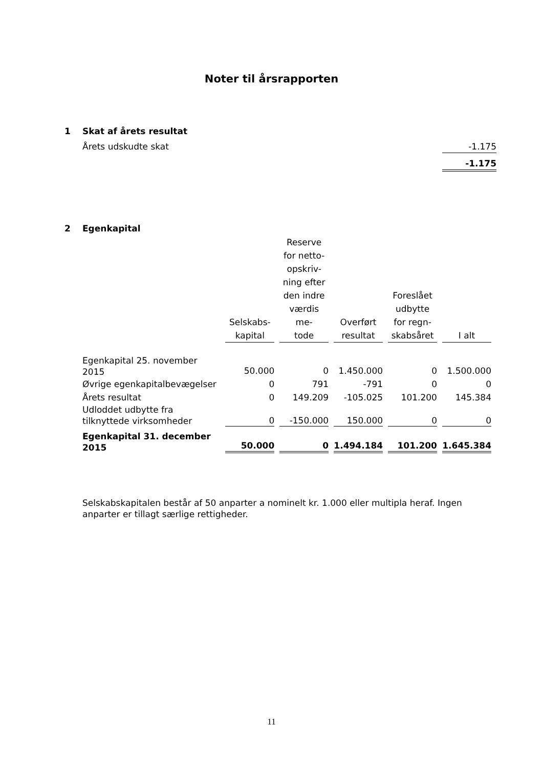Noter til årsrapporten
1 Skat af årets resultat
Årets udskudte skat -1.175
-1.175
2 Egenkapital
| | Selskabs- kapital | Reserve for netto- opskriv- ning efter den indre værdis me- tode | Overført resultat | Foreslået udbytte for regn- skabsåret | I alt |
| --- | --- | --- | --- | --- | --- |
| Egenkapital 25. november 2015 | 50.000 | 0 | 1.450.000 | 0 | 1.500.000 |
| Øvrige egenkapitalbevægelser | 0 | 791 | -791 | 0 | 0 |
| Årets resultat | 0 | 149.209 | -105.025 | 101.200 | 145.384 |
| Udloddet udbytte fra tilknyttede virksomheder | 0 | -150.000 | 150.000 | 0 | 0 |
| Egenkapital 31. december 2015 | 50.000 | 0 | 1.494.184 | 101.200 | 1.645.384 |
Selskabskapitalen består af 50 anparter a nominelt kr. 1.000 eller multipla heraf. Ingen anparter er tillagt særlige rettigheder.
11